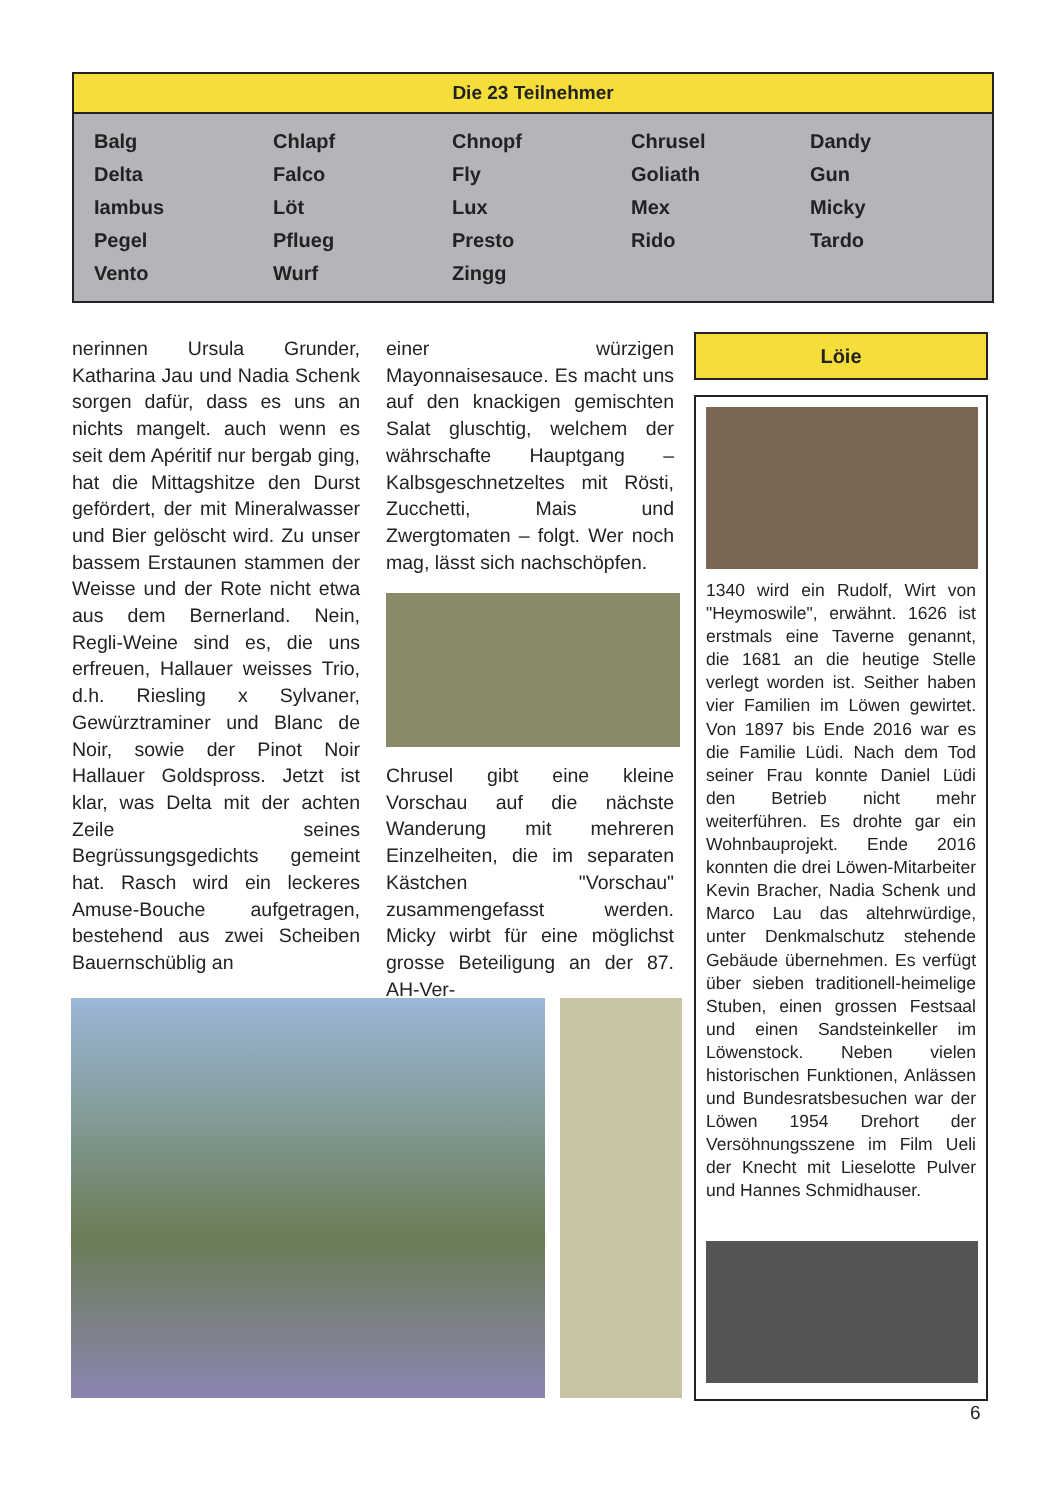Die 23 Teilnehmer
| Balg | Chlapf | Chnopf | Chrusel | Dandy |
| Delta | Falco | Fly | Goliath | Gun |
| Iambus | Löt | Lux | Mex | Micky |
| Pegel | Pflueg | Presto | Rido | Tardo |
| Vento | Wurf | Zingg | | |
nerinnen Ursula Grunder, Katharina Jau und Nadia Schenk sorgen dafür, dass es uns an nichts mangelt. auch wenn es seit dem Apéritif nur bergab ging, hat die Mittagshitze den Durst gefördert, der mit Mineralwasser und Bier gelöscht wird. Zu unser bassem Erstaunen stammen der Weisse und der Rote nicht etwa aus dem Bernerland. Nein, Regli-Weine sind es, die uns erfreuen, Hallauer weisses Trio, d.h. Riesling x Sylvaner, Gewürztraminer und Blanc de Noir, sowie der Pinot Noir Hallauer Goldspross. Jetzt ist klar, was Delta mit der achten Zeile seines Begrüssungsgedichts gemeint hat. Rasch wird ein leckeres Amuse-Bouche aufgetragen, bestehend aus zwei Scheiben Bauernschüblig an
einer würzigen Mayonnaisesauce. Es macht uns auf den knackigen gemischten Salat gluschtig, welchem der währschafte Hauptgang – Kalbsgeschnetzeltes mit Rösti, Zucchetti, Mais und Zwergtomaten – folgt. Wer noch mag, lässt sich nachschöpfen.
Chrusel gibt eine kleine Vorschau auf die nächste Wanderung mit mehreren Einzelheiten, die im separaten Kästchen "Vorschau" zusammengefasst werden. Micky wirbt für eine möglichst grosse Beteiligung an der 87. AH-Ver-
Löie
1340 wird ein Rudolf, Wirt von "Heymoswile", erwähnt. 1626 ist erstmals eine Taverne genannt, die 1681 an die heutige Stelle verlegt worden ist. Seither haben vier Familien im Löwen gewirtet. Von 1897 bis Ende 2016 war es die Familie Lüdi. Nach dem Tod seiner Frau konnte Daniel Lüdi den Betrieb nicht mehr weiterführen. Es drohte gar ein Wohnbauprojekt. Ende 2016 konnten die drei Löwen-Mitarbeiter Kevin Bracher, Nadia Schenk und Marco Lau das altehrwürdige, unter Denkmalschutz stehende Gebäude übernehmen. Es verfügt über sieben traditionell-heimelige Stuben, einen grossen Festsaal und einen Sandsteinkeller im Löwenstock. Neben vielen historischen Funktionen, Anlässen und Bundesratsbesuchen war der Löwen 1954 Drehort der Versöhnungsszene im Film Ueli der Knecht mit Lieselotte Pulver und Hannes Schmidhauser.
6